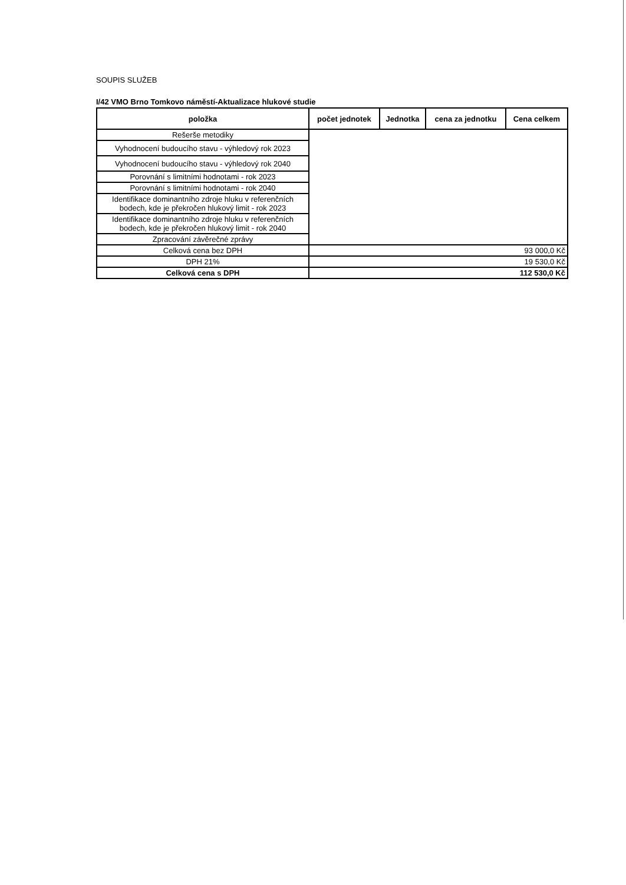SOUPIS SLUŽEB
I/42 VMO Brno Tomkovo náměstí-Aktualizace hlukové studie
| položka | počet jednotek | Jednotka | cena za jednotku | Cena celkem |
| --- | --- | --- | --- | --- |
| Rešerše metodiky | | | | |
| Vyhodnocení budoucího stavu - výhledový rok 2023 | | | | |
| Vyhodnocení budoucího stavu - výhledový rok 2040 | | | | |
| Porovnání s limitními hodnotami - rok 2023 | | | | |
| Porovnání s limitními hodnotami - rok 2040 | | | | |
| Identifikace dominantního zdroje hluku v referenčních bodech, kde je překročen hlukový limit - rok 2023 | | | | |
| Identifikace dominantního zdroje hluku v referenčních bodech, kde je překročen hlukový limit - rok 2040 | | | | |
| Zpracování závěrečné zprávy | | | | |
| Celková cena bez DPH | 93 000,0 Kč | | | |
| DPH 21% | 19 530,0 Kč | | | |
| Celková cena s DPH | 112 530,0 Kč | | | |